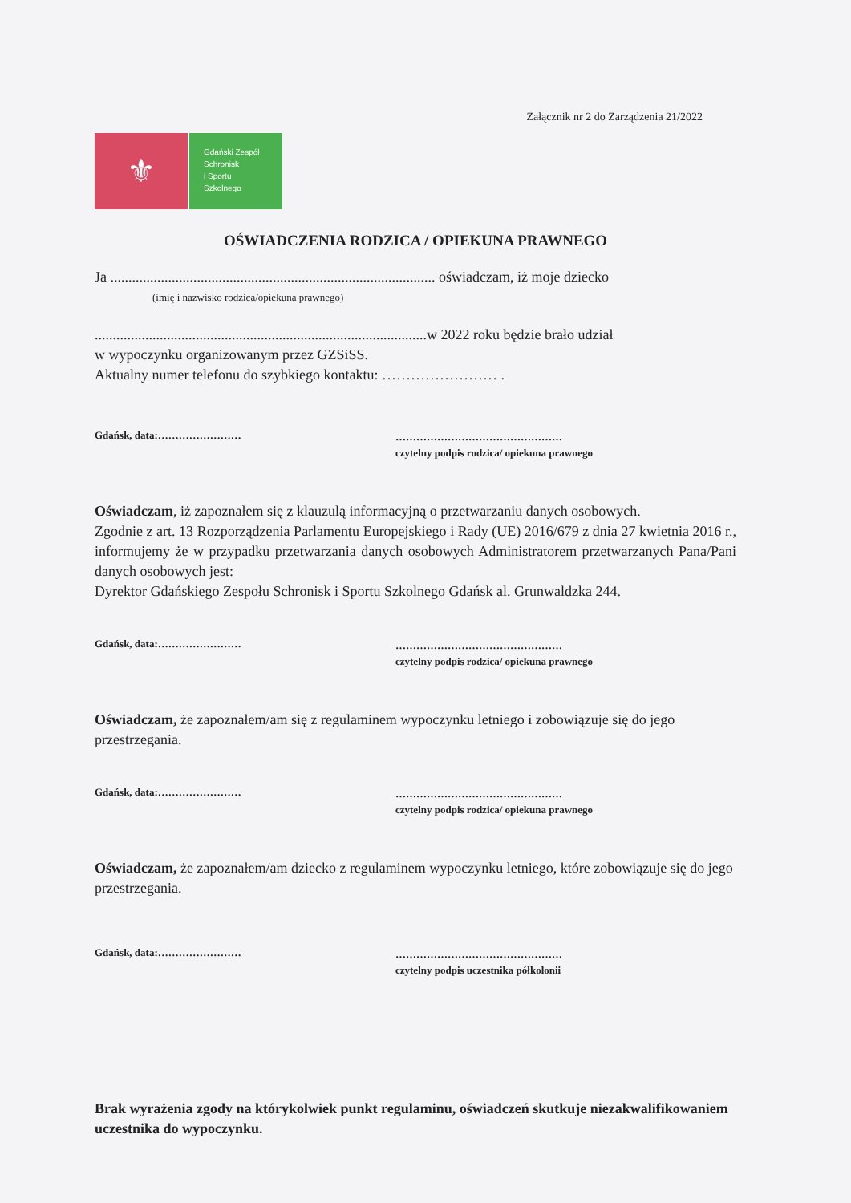Załącznik nr 2 do Zarządzenia 21/2022
⚜
Gdański Zespół
Schronisk
i Sportu
Szkolnego
OŚWIADCZENIA RODZICA / OPIEKUNA PRAWNEGO
Ja .......................................................................................... oświadczam, iż moje dziecko
(imię i nazwisko rodzica/opiekuna prawnego)
............................................................................................w 2022 roku będzie brało udział
w wypoczynku organizowanym przez GZSiSS.
Aktualny numer telefonu do szybkiego kontaktu: …………………… .
Gdańsk, data:……………………
…………………………………………
czytelny podpis rodzica/ opiekuna prawnego
Oświadczam, iż zapoznałem się z klauzulą informacyjną o przetwarzaniu danych osobowych.
Zgodnie z art. 13 Rozporządzenia Parlamentu Europejskiego i Rady (UE) 2016/679 z dnia 27 kwietnia 2016 r., informujemy że w przypadku przetwarzania danych osobowych Administratorem przetwarzanych Pana/Pani danych osobowych jest:
Dyrektor Gdańskiego Zespołu Schronisk i Sportu Szkolnego Gdańsk al. Grunwaldzka 244.
Gdańsk, data:……………………
…………………………………………
czytelny podpis rodzica/ opiekuna prawnego
Oświadczam, że zapoznałem/am się z regulaminem wypoczynku letniego i zobowiązuje się do jego przestrzegania.
Gdańsk, data:……………………
…………………………………………
czytelny podpis rodzica/ opiekuna prawnego
Oświadczam, że zapoznałem/am dziecko z regulaminem wypoczynku letniego, które zobowiązuje się do jego przestrzegania.
Gdańsk, data:……………………
…………………………………………
czytelny podpis uczestnika półkolonii
Brak wyrażenia zgody na którykolwiek punkt regulaminu, oświadczeń skutkuje niezakwalifikowaniem uczestnika do wypoczynku.